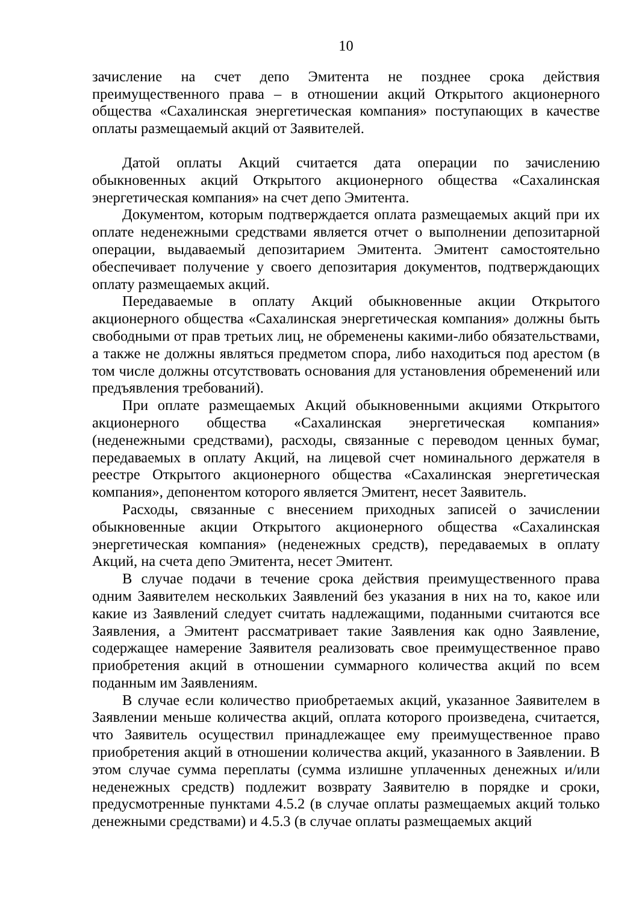10
зачисление на счет депо Эмитента не позднее срока действия преимущественного права – в отношении акций Открытого акционерного общества «Сахалинская энергетическая компания» поступающих в качестве оплаты размещаемый акций от Заявителей.
Датой оплаты Акций считается дата операции по зачислению обыкновенных акций Открытого акционерного общества «Сахалинская энергетическая компания» на счет депо Эмитента.
Документом, которым подтверждается оплата размещаемых акций при их оплате неденежными средствами является отчет о выполнении депозитарной операции, выдаваемый депозитарием Эмитента. Эмитент самостоятельно обеспечивает получение у своего депозитария документов, подтверждающих оплату размещаемых акций.
Передаваемые в оплату Акций обыкновенные акции Открытого акционерного общества «Сахалинская энергетическая компания» должны быть свободными от прав третьих лиц, не обременены какими-либо обязательствами, а также не должны являться предметом спора, либо находиться под арестом (в том числе должны отсутствовать основания для установления обременений или предъявления требований).
При оплате размещаемых Акций обыкновенными акциями Открытого акционерного общества «Сахалинская энергетическая компания» (неденежными средствами), расходы, связанные с переводом ценных бумаг, передаваемых в оплату Акций, на лицевой счет номинального держателя в реестре Открытого акционерного общества «Сахалинская энергетическая компания», депонентом которого является Эмитент, несет Заявитель.
Расходы, связанные с внесением приходных записей о зачислении обыкновенные акции Открытого акционерного общества «Сахалинская энергетическая компания» (неденежных средств), передаваемых в оплату Акций, на счета депо Эмитента, несет Эмитент.
В случае подачи в течение срока действия преимущественного права одним Заявителем нескольких Заявлений без указания в них на то, какое или какие из Заявлений следует считать надлежащими, поданными считаются все Заявления, а Эмитент рассматривает такие Заявления как одно Заявление, содержащее намерение Заявителя реализовать свое преимущественное право приобретения акций в отношении суммарного количества акций по всем поданным им Заявлениям.
В случае если количество приобретаемых акций, указанное Заявителем в Заявлении меньше количества акций, оплата которого произведена, считается, что Заявитель осуществил принадлежащее ему преимущественное право приобретения акций в отношении количества акций, указанного в Заявлении. В этом случае сумма переплаты (сумма излишне уплаченных денежных и/или неденежных средств) подлежит возврату Заявителю в порядке и сроки, предусмотренные пунктами 4.5.2 (в случае оплаты размещаемых акций только денежными средствами) и 4.5.3 (в случае оплаты размещаемых акций